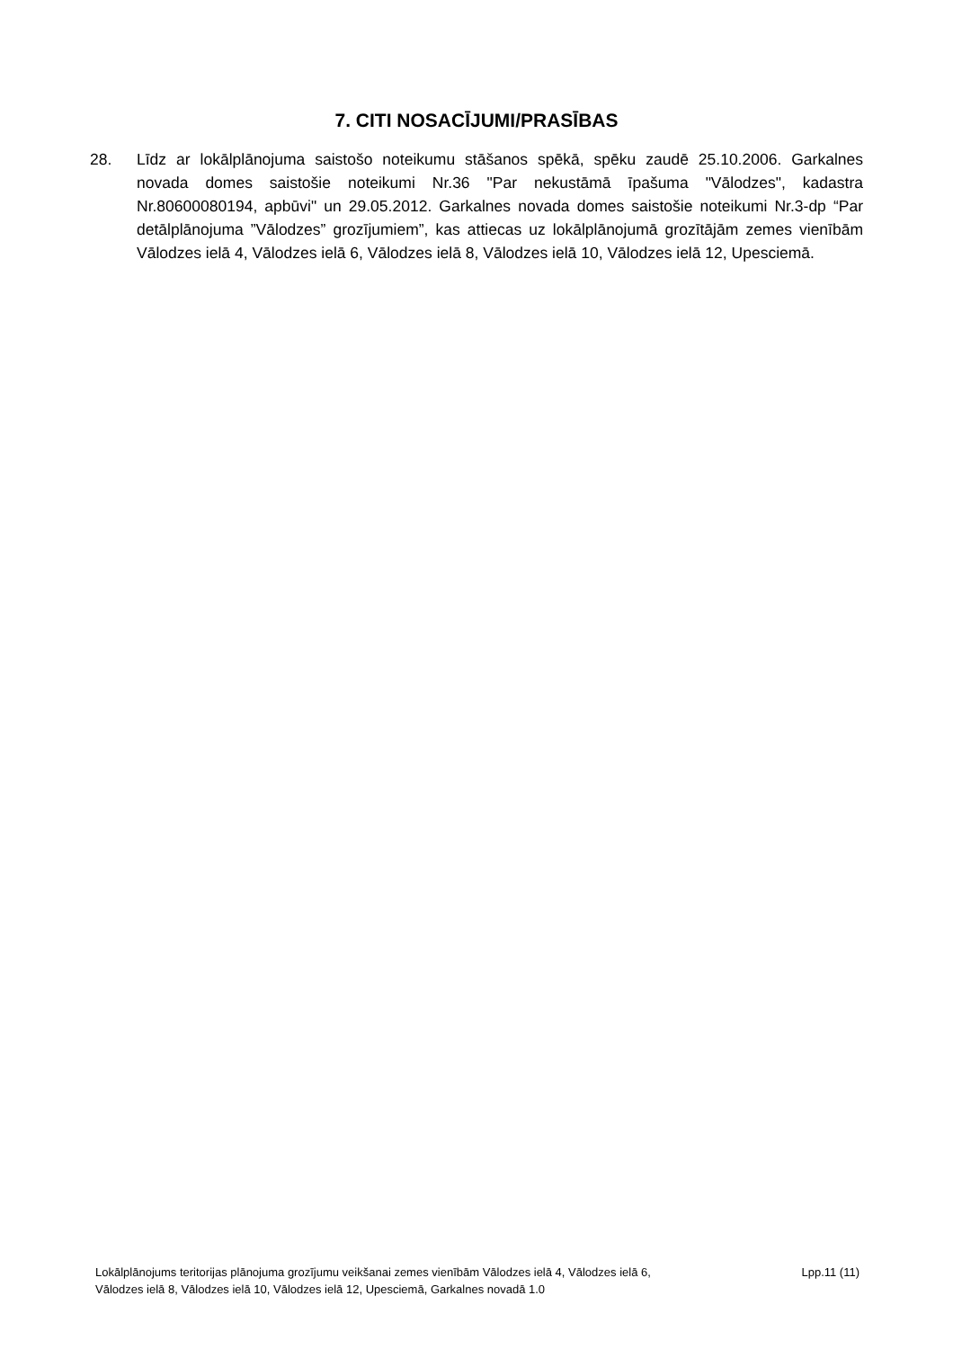7. CITI NOSACĪJUMI/PRASĪBAS
28. Līdz ar lokālplānojuma saistošo noteikumu stāšanos spēkā, spēku zaudē 25.10.2006. Garkalnes novada domes saistošie noteikumi Nr.36 "Par nekustāmā īpašuma "Vālodzes", kadastra Nr.80600080194, apbūvi" un 29.05.2012. Garkalnes novada domes saistošie noteikumi Nr.3-dp “Par detālplānojuma ”Vālodzes” grozījumiem”, kas attiecas uz lokālplānojumā grozītājām zemes vienībām Vālodzes ielā 4, Vālodzes ielā 6, Vālodzes ielā 8, Vālodzes ielā 10, Vālodzes ielā 12, Upesciemā.
Lokālplānojums teritorijas plānojuma grozījumu veikšanai zemes vienībām Vālodzes ielā 4, Vālodzes ielā 6,
Vālodzes ielā 8, Vālodzes ielā 10, Vālodzes ielā 12, Upesciemā, Garkalnes novadā 1.0
Lpp.11 (11)